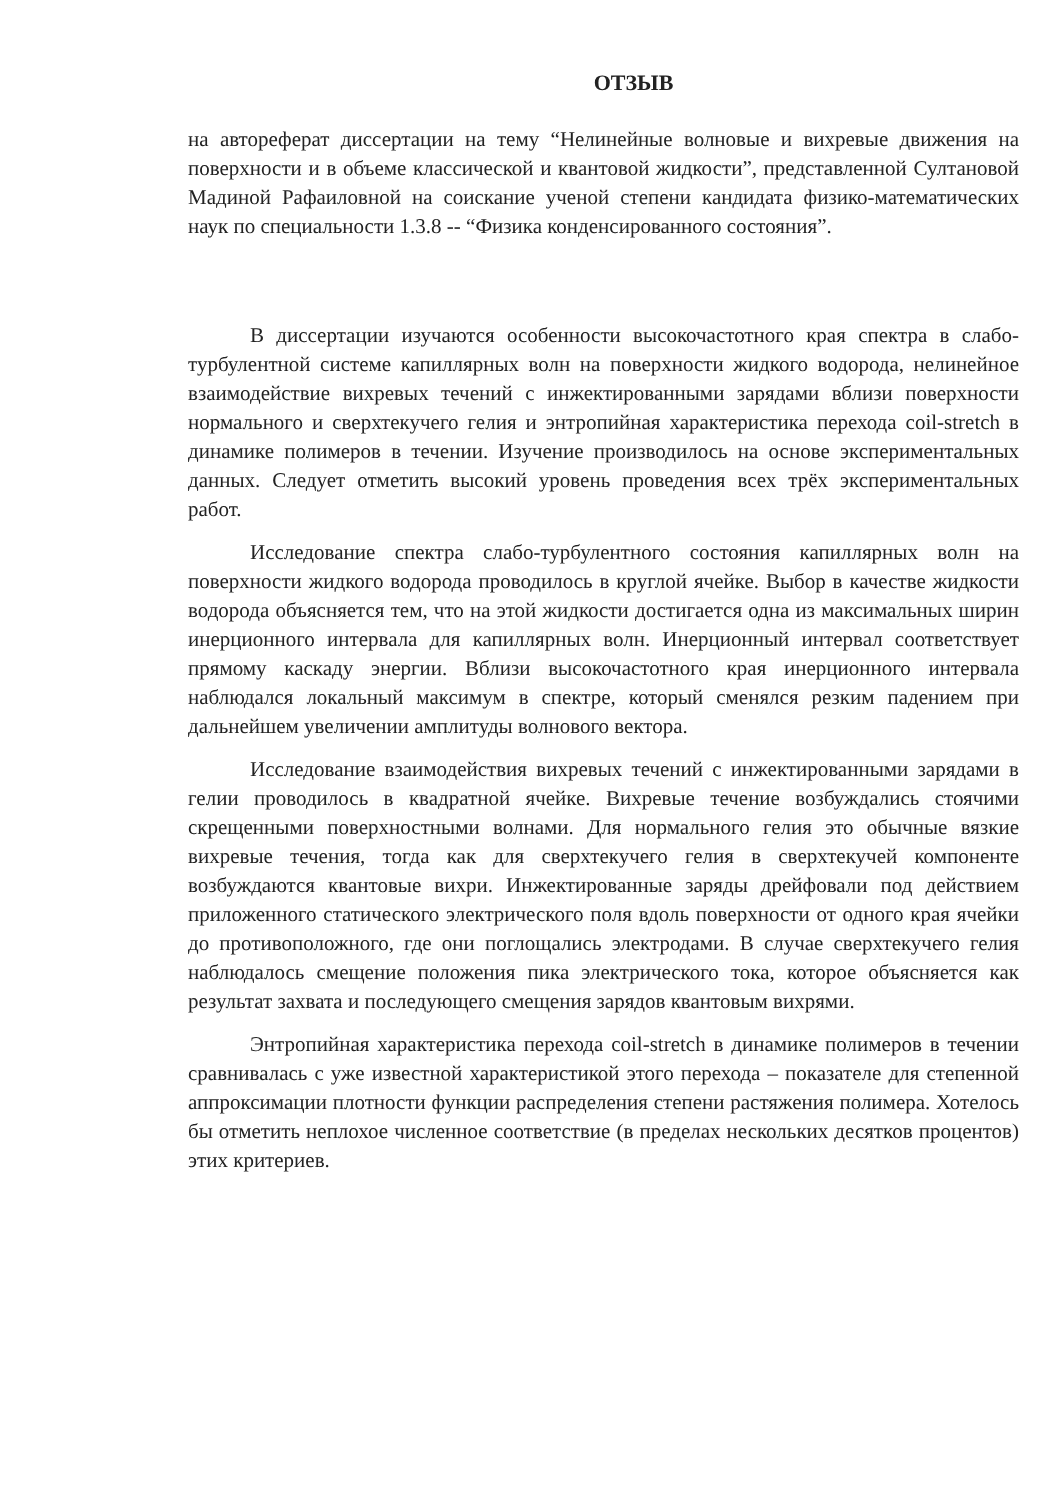ОТЗЫВ
на автореферат диссертации на тему “Нелинейные волновые и вихревые движения на поверхности и в объеме классической и квантовой жидкости”, представленной Султановой Мадиной Рафаиловной на соискание ученой степени кандидата физико-математических наук по специальности 1.3.8 -- “Физика конденсированного состояния”.
В диссертации изучаются особенности высокочастотного края спектра в слабо-турбулентной системе капиллярных волн на поверхности жидкого водорода, нелинейное взаимодействие вихревых течений с инжектированными зарядами вблизи поверхности нормального и сверхтекучего гелия и энтропийная характеристика перехода coil-stretch в динамике полимеров в течении. Изучение производилось на основе экспериментальных данных. Следует отметить высокий уровень проведения всех трёх экспериментальных работ.
Исследование спектра слабо-турбулентного состояния капиллярных волн на поверхности жидкого водорода проводилось в круглой ячейке. Выбор в качестве жидкости водорода объясняется тем, что на этой жидкости достигается одна из максимальных ширин инерционного интервала для капиллярных волн. Инерционный интервал соответствует прямому каскаду энергии. Вблизи высокочастотного края инерционного интервала наблюдался локальный максимум в спектре, который сменялся резким падением при дальнейшем увеличении амплитуды волнового вектора.
Исследование взаимодействия вихревых течений с инжектированными зарядами в гелии проводилось в квадратной ячейке. Вихревые течение возбуждались стоячими скрещенными поверхностными волнами. Для нормального гелия это обычные вязкие вихревые течения, тогда как для сверхтекучего гелия в сверхтекучей компоненте возбуждаются квантовые вихри. Инжектированные заряды дрейфовали под действием приложенного статического электрического поля вдоль поверхности от одного края ячейки до противоположного, где они поглощались электродами. В случае сверхтекучего гелия наблюдалось смещение положения пика электрического тока, которое объясняется как результат захвата и последующего смещения зарядов квантовым вихрями.
Энтропийная характеристика перехода coil-stretch в динамике полимеров в течении сравнивалась с уже известной характеристикой этого перехода – показателе для степенной аппроксимации плотности функции распределения степени растяжения полимера. Хотелось бы отметить неплохое численное соответствие (в пределах нескольких десятков процентов) этих критериев.